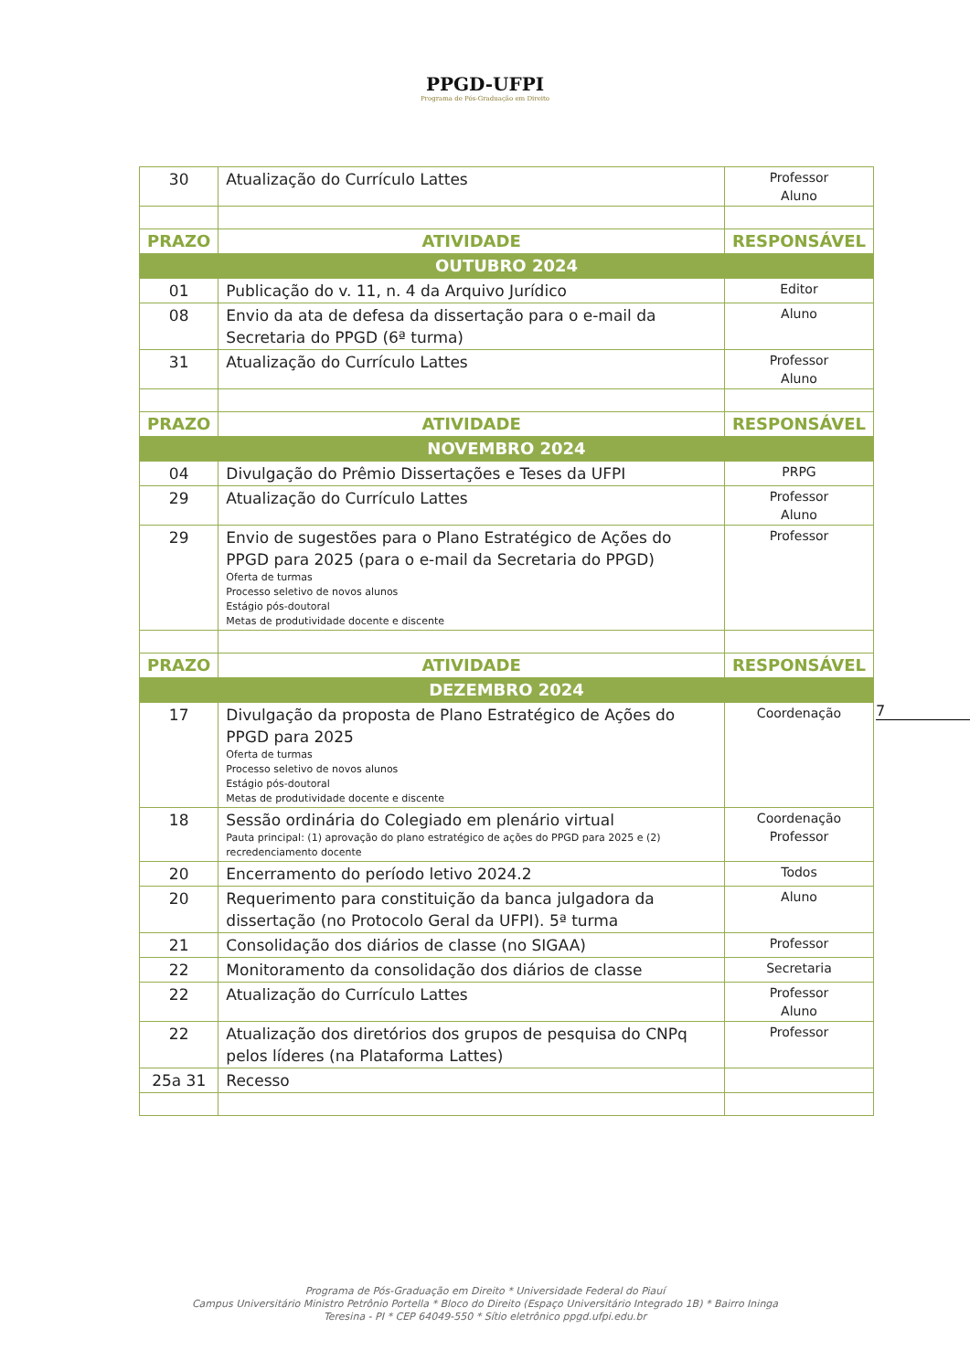PPGD-UFPI
Programa de Pós-Graduação em Direito
| 30 | Atualização do Currículo Lattes | Professor Aluno |
| PRAZO | ATIVIDADE | RESPONSÁVEL |
| OUTUBRO 2024 | | |
| 01 | Publicação do v. 11, n. 4 da Arquivo Jurídico | Editor |
| 08 | Envio da ata de defesa da dissertação para o e-mail da Secretaria do PPGD (6ª turma) | Aluno |
| 31 | Atualização do Currículo Lattes | Professor Aluno |
| PRAZO | ATIVIDADE | RESPONSÁVEL |
| NOVEMBRO 2024 | | |
| 04 | Divulgação do Prêmio Dissertações e Teses da UFPI | PRPG |
| 29 | Atualização do Currículo Lattes | Professor Aluno |
| 29 | Envio de sugestões para o Plano Estratégico de Ações do PPGD para 2025 (para o e-mail da Secretaria do PPGD) Oferta de turmas Processo seletivo de novos alunos Estágio pós-doutoral Metas de produtividade docente e discente | Professor |
| PRAZO | ATIVIDADE | RESPONSÁVEL |
| DEZEMBRO 2024 | | |
| 17 | Divulgação da proposta de Plano Estratégico de Ações do PPGD para 2025 Oferta de turmas Processo seletivo de novos alunos Estágio pós-doutoral Metas de produtividade docente e discente | Coordenação |
| 18 | Sessão ordinária do Colegiado em plenário virtual Pauta principal: (1) aprovação do plano estratégico de ações do PPGD para 2025 e (2) recredenciamento docente | Coordenação Professor |
| 20 | Encerramento do período letivo 2024.2 | Todos |
| 20 | Requerimento para constituição da banca julgadora da dissertação (no Protocolo Geral da UFPI). 5ª turma | Aluno |
| 21 | Consolidação dos diários de classe (no SIGAA) | Professor |
| 22 | Monitoramento da consolidação dos diários de classe | Secretaria |
| 22 | Atualização do Currículo Lattes | Professor Aluno |
| 22 | Atualização dos diretórios dos grupos de pesquisa do CNPq pelos líderes (na Plataforma Lattes) | Professor |
| 25a 31 | Recesso | |
7
Programa de Pós-Graduação em Direito * Universidade Federal do Piauí
Campus Universitário Ministro Petrônio Portella * Bloco do Direito (Espaço Universitário Integrado 1B) * Bairro Ininga
Teresina - PI * CEP 64049-550 * Sítio eletrônico ppgd.ufpi.edu.br